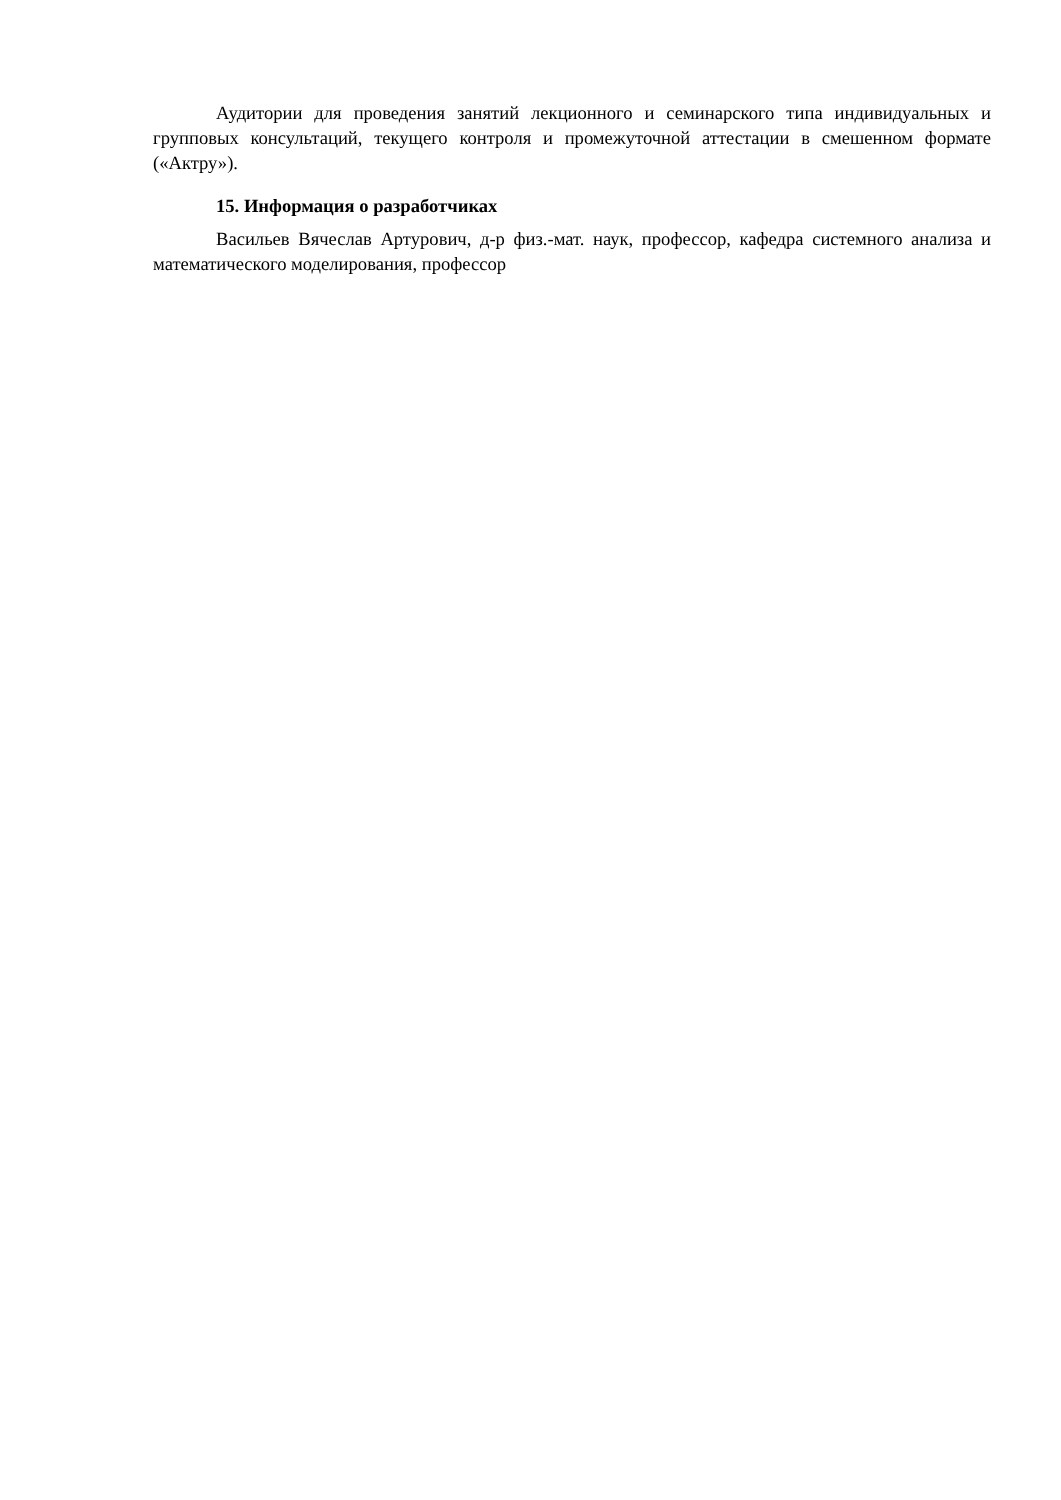Аудитории для проведения занятий лекционного и семинарского типа индивидуальных и групповых консультаций, текущего контроля и промежуточной аттестации в смешенном формате («Актру»).
15. Информация о разработчиках
Васильев Вячеслав Артурович, д-р физ.-мат. наук, профессор, кафедра системного анализа и математического моделирования, профессор